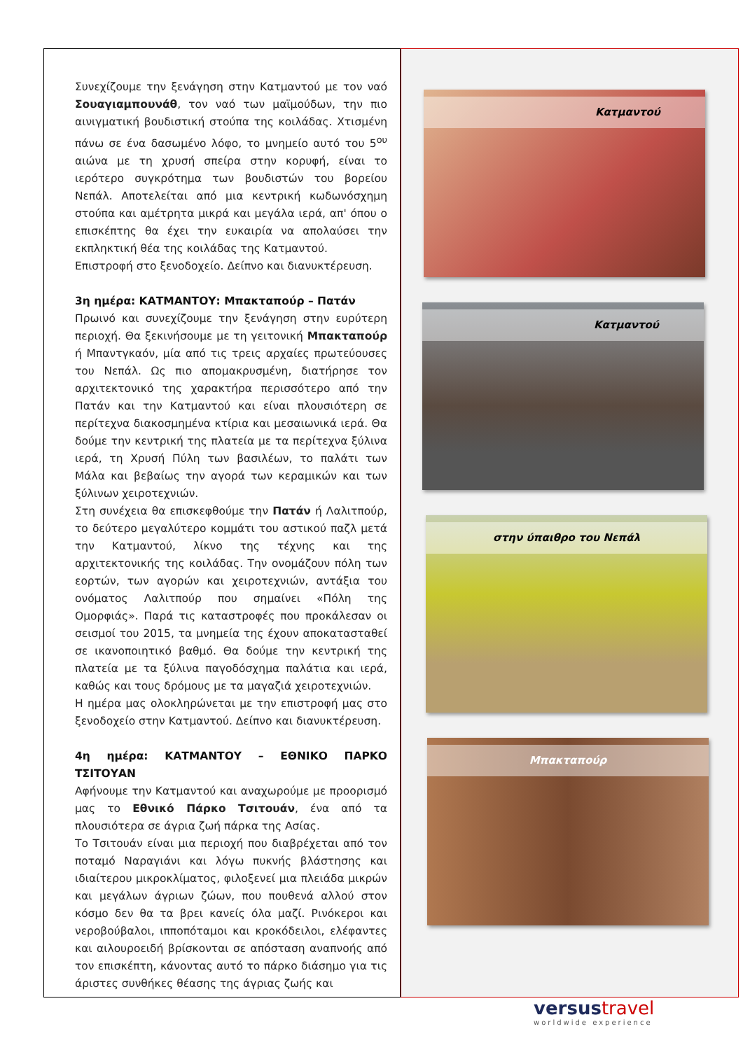Συνεχίζουμε την ξενάγηση στην Κατμαντού με τον ναό Σουαγιαμπουνάθ, τον ναό των μαϊμούδων, την πιο αινιγματική βουδιστική στούπα της κοιλάδας. Χτισμένη πάνω σε ένα δασωμένο λόφο, το μνημείο αυτό του 5<sup>ου</sup> αιώνα με τη χρυσή σπείρα στην κορυφή, είναι το ιερότερο συγκρότημα των βουδιστών του βορείου Νεπάλ. Αποτελείται από μια κεντρική κωδωνόσχημη στούπα και αμέτρητα μικρά και μεγάλα ιερά, απ' όπου ο επισκέπτης θα έχει την ευκαιρία να απολαύσει την εκπληκτική θέα της κοιλάδας της Κατμαντού.
Επιστροφή στο ξενοδοχείο. Δείπνο και διανυκτέρευση.
3η ημέρα: ΚΑΤΜΑΝΤΟΥ: Μπακταπούρ – Πατάν
Πρωινό και συνεχίζουμε την ξενάγηση στην ευρύτερη περιοχή. Θα ξεκινήσουμε με τη γειτονική Μπακταπούρ ή Μπαντγκαόν, μία από τις τρεις αρχαίες πρωτεύουσες του Νεπάλ. Ως πιο απομακρυσμένη, διατήρησε τον αρχιτεκτονικό της χαρακτήρα περισσότερο από την Πατάν και την Κατμαντού και είναι πλουσιότερη σε περίτεχνα διακοσμημένα κτίρια και μεσαιωνικά ιερά. Θα δούμε την κεντρική της πλατεία με τα περίτεχνα ξύλινα ιερά, τη Χρυσή Πύλη των βασιλέων, το παλάτι των Μάλα και βεβαίως την αγορά των κεραμικών και των ξύλινων χειροτεχνιών.
Στη συνέχεια θα επισκεφθούμε την Πατάν ή Λαλιτπούρ, το δεύτερο μεγαλύτερο κομμάτι του αστικού παζλ μετά την Κατμαντού, λίκνο της τέχνης και της αρχιτεκτονικής της κοιλάδας. Την ονομάζουν πόλη των εορτών, των αγορών και χειροτεχνιών, αντάξια του ονόματος Λαλιτπούρ που σημαίνει «Πόλη της Ομορφιάς». Παρά τις καταστροφές που προκάλεσαν οι σεισμοί του 2015, τα μνημεία της έχουν αποκατασταθεί σε ικανοποιητικό βαθμό. Θα δούμε την κεντρική της πλατεία με τα ξύλινα παγοδόσχημα παλάτια και ιερά, καθώς και τους δρόμους με τα μαγαζιά χειροτεχνιών.
Η ημέρα μας ολοκληρώνεται με την επιστροφή μας στο ξενοδοχείο στην Κατμαντού. Δείπνο και διανυκτέρευση.
4η ημέρα: ΚΑΤΜΑΝΤΟΥ – ΕΘΝΙΚΟ ΠΑΡΚΟ ΤΣΙΤΟΥΑΝ
Αφήνουμε την Κατμαντού και αναχωρούμε με προορισμό μας το Εθνικό Πάρκο Τσιτουάν, ένα από τα πλουσιότερα σε άγρια ζωή πάρκα της Ασίας.
Το Τσιτουάν είναι μια περιοχή που διαβρέχεται από τον ποταμό Ναραγιάνι και λόγω πυκνής βλάστησης και ιδιαίτερου μικροκλίματος, φιλοξενεί μια πλειάδα μικρών και μεγάλων άγριων ζώων, που πουθενά αλλού στον κόσμο δεν θα τα βρει κανείς όλα μαζί. Ρινόκεροι και νεροβούβαλοι, ιπποπόταμοι και κροκόδειλοι, ελέφαντες και αιλουροειδή βρίσκονται σε απόσταση αναπνοής από τον επισκέπτη, κάνοντας αυτό το πάρκο διάσημο για τις άριστες συνθήκες θέασης της άγριας ζωής και
Κατμαντού
Κατμαντού
στην ύπαιθρο του Νεπάλ
Μπακταπούρ
versustravel
worldwide experience